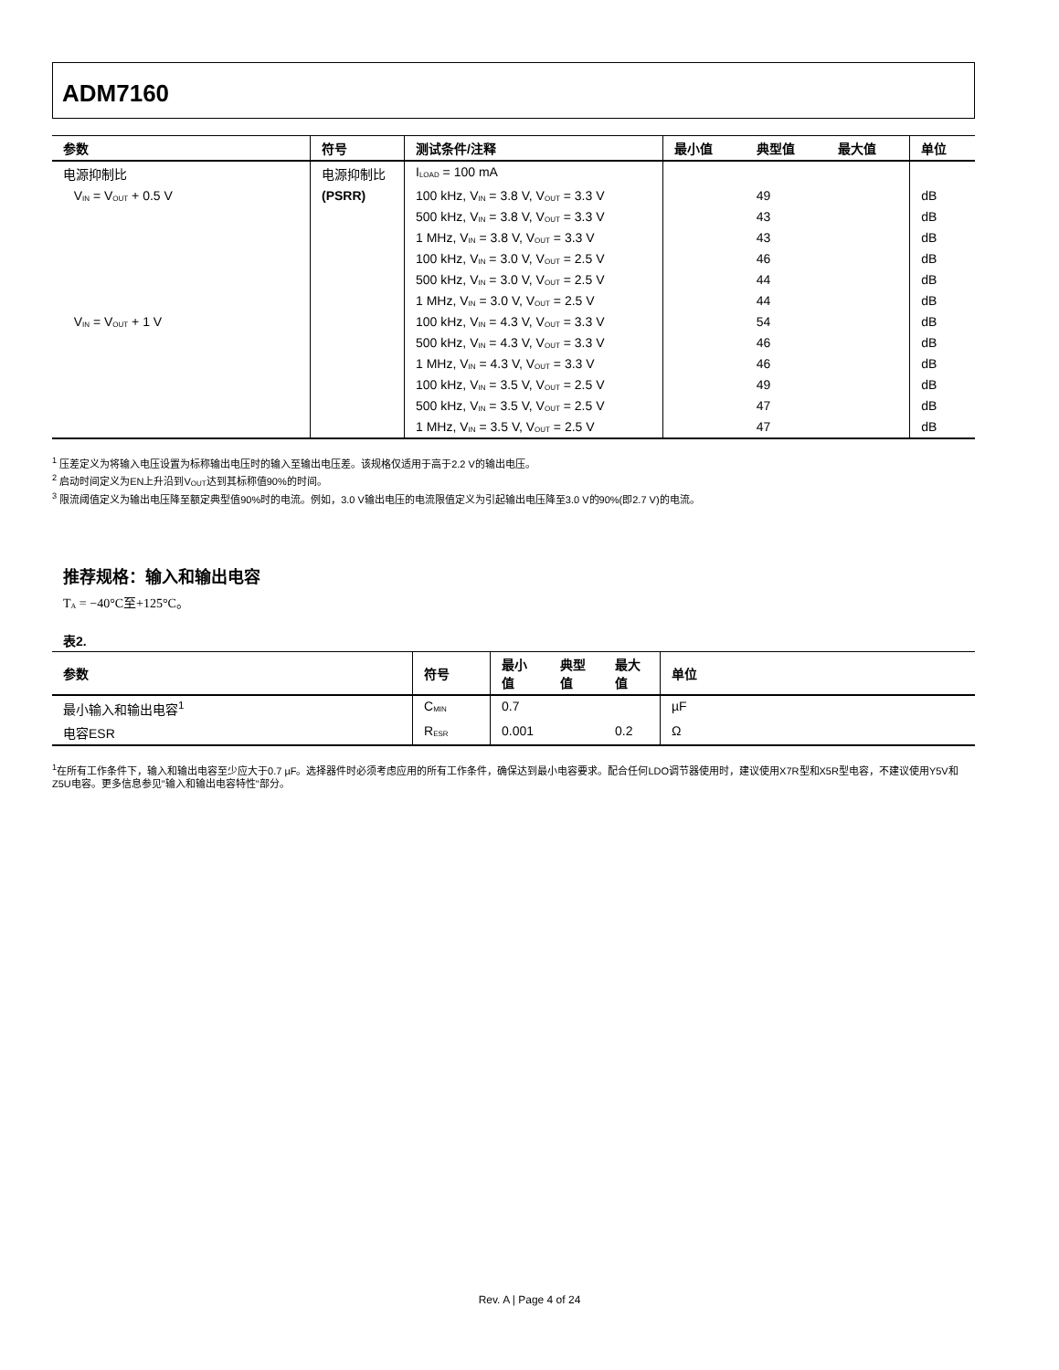ADM7160
| 参数 | 符号 | 测试条件/注释 | 最小值 | 典型值 | 最大值 | 单位 |
| --- | --- | --- | --- | --- | --- | --- |
| 电源抑制比 | 电源抑制比 | I<sub>LOAD</sub> = 100 mA | | | | |
| V<sub>IN</sub> = V<sub>OUT</sub> + 0.5 V | (PSRR) | 100 kHz, V<sub>IN</sub> = 3.8 V, V<sub>OUT</sub> = 3.3 V | | 49 | | dB |
| | | 500 kHz, V<sub>IN</sub> = 3.8 V, V<sub>OUT</sub> = 3.3 V | | 43 | | dB |
| | | 1 MHz, V<sub>IN</sub> = 3.8 V, V<sub>OUT</sub> = 3.3 V | | 43 | | dB |
| | | 100 kHz, V<sub>IN</sub> = 3.0 V, V<sub>OUT</sub> = 2.5 V | | 46 | | dB |
| | | 500 kHz, V<sub>IN</sub> = 3.0 V, V<sub>OUT</sub> = 2.5 V | | 44 | | dB |
| | | 1 MHz, V<sub>IN</sub> = 3.0 V, V<sub>OUT</sub> = 2.5 V | | 44 | | dB |
| V<sub>IN</sub> = V<sub>OUT</sub> + 1 V | | 100 kHz, V<sub>IN</sub> = 4.3 V, V<sub>OUT</sub> = 3.3 V | | 54 | | dB |
| | | 500 kHz, V<sub>IN</sub> = 4.3 V, V<sub>OUT</sub> = 3.3 V | | 46 | | dB |
| | | 1 MHz, V<sub>IN</sub> = 4.3 V, V<sub>OUT</sub> = 3.3 V | | 46 | | dB |
| | | 100 kHz, V<sub>IN</sub> = 3.5 V, V<sub>OUT</sub> = 2.5 V | | 49 | | dB |
| | | 500 kHz, V<sub>IN</sub> = 3.5 V, V<sub>OUT</sub> = 2.5 V | | 47 | | dB |
| | | 1 MHz, V<sub>IN</sub> = 3.5 V, V<sub>OUT</sub> = 2.5 V | | 47 | | dB |
<sup>1</sup> 压差定义为将输入电压设置为标称输出电压时的输入至输出电压差。该规格仅适用于高于2.2 V的输出电压。
<sup>2</sup> 启动时间定义为EN上升沿到V<sub>OUT</sub>达到其标称值90%的时间。
<sup>3</sup> 限流阈值定义为输出电压降至额定典型值90%时的电流。例如，3.0 V输出电压的电流限值定义为引起输出电压降至3.0 V的90%(即2.7 V)的电流。
推荐规格：输入和输出电容
T<sub>A</sub> = −40°C至+125°C。
表2.
| 参数 | 符号 | 最小值 | 典型值 | 最大值 | 单位 |
| --- | --- | --- | --- | --- | --- |
| 最小输入和输出电容<sup>1</sup> | C<sub>MIN</sub> | 0.7 | | | µF |
| 电容ESR | R<sub>ESR</sub> | 0.001 | | 0.2 | Ω |
<sup>1</sup> 在所有工作条件下，输入和输出电容至少应大于0.7 µF。选择器件时必须考虑应用的所有工作条件，确保达到最小电容要求。配合任何LDO调节器使用时，建议使用X7R型和X5R型电容，不建议使用Y5V和Z5U电容。更多信息参见"输入和输出电容特性"部分。
Rev. A | Page 4 of 24